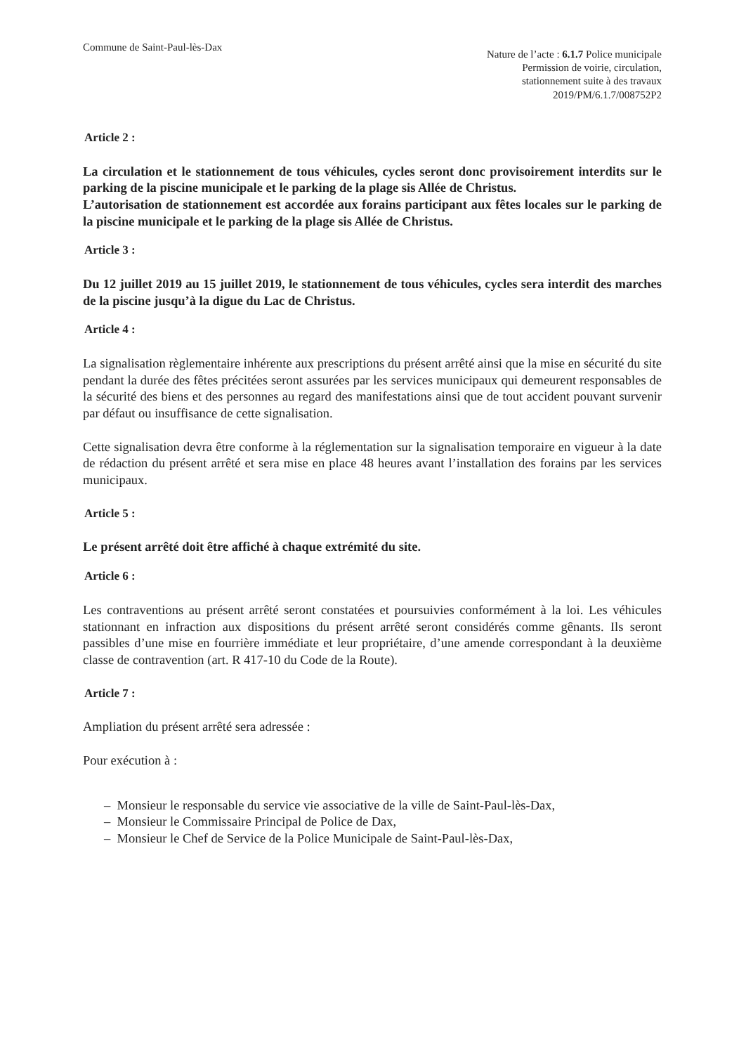Commune de Saint-Paul-lès-Dax
Nature de l’acte : 6.1.7 Police municipale
Permission de voirie, circulation,
stationnement suite à des travaux
2019/PM/6.1.7/008752P2
Article 2 :
La circulation et le stationnement de tous véhicules, cycles seront donc provisoirement interdits sur le parking de la piscine municipale et le parking de la plage sis Allée de Christus.
L’autorisation de stationnement est accordée aux forains participant aux fêtes locales sur le parking de la piscine municipale et le parking de la plage sis Allée de Christus.
Article 3 :
Du 12 juillet 2019 au 15 juillet 2019, le stationnement de tous véhicules, cycles sera interdit des marches de la piscine jusqu’à la digue du Lac de Christus.
Article 4 :
La signalisation règlementaire inhérente aux prescriptions du présent arrêté ainsi que la mise en sécurité du site pendant la durée des fêtes précitées seront assurées par les services municipaux qui demeurent responsables de la sécurité des biens et des personnes au regard des manifestations ainsi que de tout accident pouvant survenir par défaut ou insuffisance de cette signalisation.
Cette signalisation devra être conforme à la réglementation sur la signalisation temporaire en vigueur à la date de rédaction du présent arrêté et sera mise en place 48 heures avant l’installation des forains par les services municipaux.
Article 5 :
Le présent arrêté doit être affiché à chaque extrémité du site.
Article 6 :
Les contraventions au présent arrêté seront constatées et poursuivies conformément à la loi. Les véhicules stationnant en infraction aux dispositions du présent arrêté seront considérés comme gênants. Ils seront passibles d’une mise en fourrière immédiate et leur propriétaire, d’une amende correspondant à la deuxième classe de contravention (art. R 417-10 du Code de la Route).
Article 7 :
Ampliation du présent arrêté sera adressée :
Pour exécution à :
– Monsieur le responsable du service vie associative de la ville de Saint-Paul-lès-Dax,
– Monsieur le Commissaire Principal de Police de Dax,
– Monsieur le Chef de Service de la Police Municipale de Saint-Paul-lès-Dax,